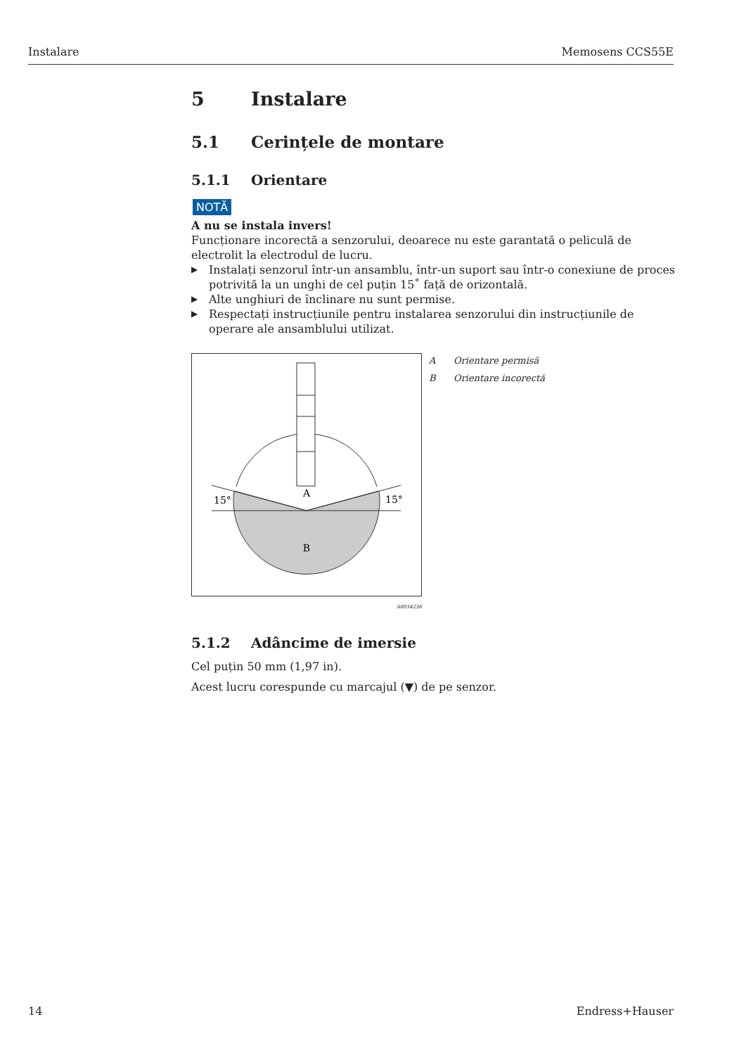Instalare Memosens CCS55E
5 Instalare
5.1 Cerințele de montare
5.1.1 Orientare
NOTĂ
A nu se instala invers!
Funcționare incorectă a senzorului, deoarece nu este garantată o peliculă de electrolit la electrodul de lucru.
▶ Instalați senzorul într-un ansamblu, într-un suport sau într-o conexiune de proces potrivită la un unghi de cel puțin 15˚ față de orizontală.
▶ Alte unghiuri de înclinare nu sunt permise.
▶ Respectați instrucțiunile pentru instalarea senzorului din instrucțiunile de operare ale ansamblului utilizat.
A
B
15°
15°
A0034236
A Orientare permisă
B Orientare incorectă
5.1.2 Adâncime de imersie
Cel puțin 50 mm (1,97 in).
Acest lucru corespunde cu marcajul (▼) de pe senzor.
14 Endress+Hauser